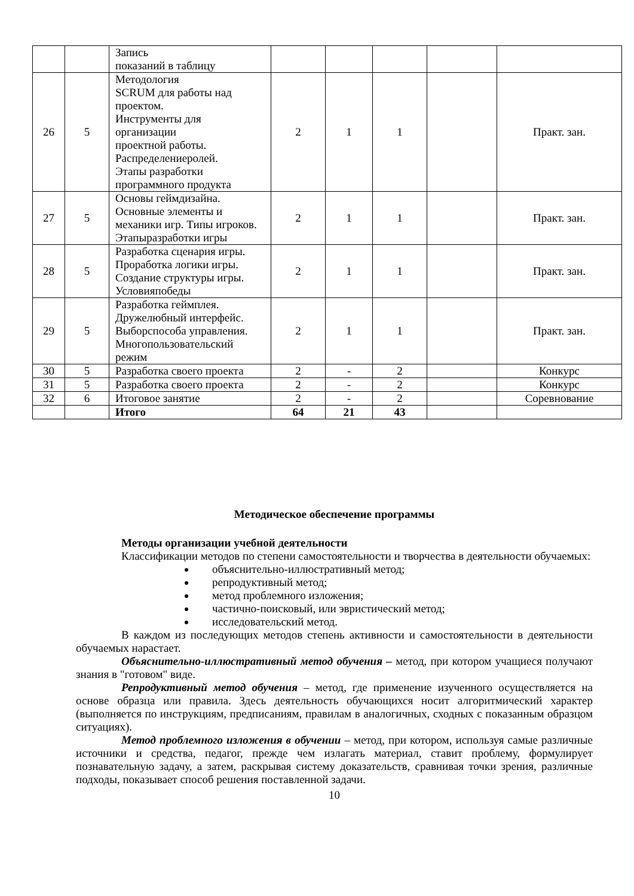| | | Запись показаний в таблицу | | | | | |
| 26 | 5 | Методология SCRUM для работы над проектом. Инструменты для организации проектной работы. Распределениеролей. Этапы разработки программного продукта | 2 | 1 | 1 | | Практ. зан. |
| 27 | 5 | Основы геймдизайна. Основные элементы и механики игр. Типы игроков. Этапыразработки игры | 2 | 1 | 1 | | Практ. зан. |
| 28 | 5 | Разработка сценария игры. Проработка логики игры. Создание структуры игры. Условияпобеды | 2 | 1 | 1 | | Практ. зан. |
| 29 | 5 | Разработка геймплея. Дружелюбный интерфейс. Выборспособа управления. Многопользовательский режим | 2 | 1 | 1 | | Практ. зан. |
| 30 | 5 | Разработка своего проекта | 2 | - | 2 | | Конкурс |
| 31 | 5 | Разработка своего проекта | 2 | - | 2 | | Конкурс |
| 32 | 6 | Итоговое занятие | 2 | - | 2 | | Соревнование |
| | | Итого | 64 | 21 | 43 | | |
Методическое обеспечение программы
Методы организации учебной деятельности
Классификации методов по степени самостоятельности и творчества в деятельности обучаемых:
объяснительно-иллюстративный метод;
репродуктивный метод;
метод проблемного изложения;
частично-поисковый, или эвристический метод;
исследовательский метод.
В каждом из последующих методов степень активности и самостоятельности в деятельности обучаемых нарастает.
Объяснительно-иллюстративный метод обучения – метод, при котором учащиеся получают знания в "готовом" виде.
Репродуктивный метод обучения – метод, где применение изученного осуществляется на основе образца или правила. Здесь деятельность обучающихся носит алгоритмический характер (выполняется по инструкциям, предписаниям, правилам в аналогичных, сходных с показанным образцом ситуациях).
Метод проблемного изложения в обучении – метод, при котором, используя самые различные источники и средства, педагог, прежде чем излагать материал, ставит проблему, формулирует познавательную задачу, а затем, раскрывая систему доказательств, сравнивая точки зрения, различные подходы, показывает способ решения поставленной задачи.
10